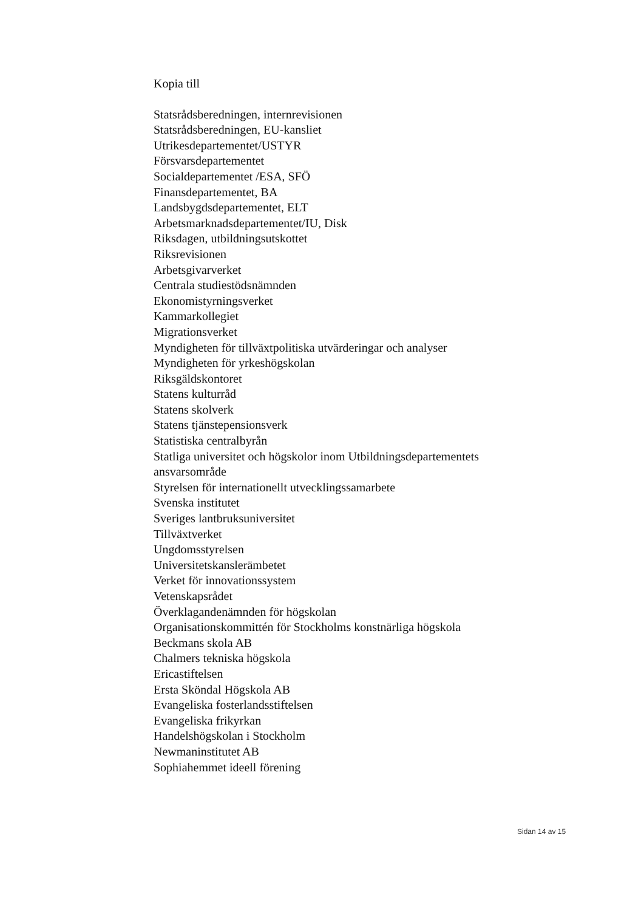Kopia till
Statsrådsberedningen, internrevisionen
Statsrådsberedningen, EU-kansliet
Utrikesdepartementet/USTYR
Försvarsdepartementet
Socialdepartementet /ESA, SFÖ
Finansdepartementet, BA
Landsbygdsdepartementet, ELT
Arbetsmarknadsdepartementet/IU, Disk
Riksdagen, utbildningsutskottet
Riksrevisionen
Arbetsgivarverket
Centrala studiestödsnämnden
Ekonomistyrningsverket
Kammarkollegiet
Migrationsverket
Myndigheten för tillväxtpolitiska utvärderingar och analyser
Myndigheten för yrkeshögskolan
Riksgäldskontoret
Statens kulturråd
Statens skolverk
Statens tjänstepensionsverk
Statistiska centralbyrån
Statliga universitet och högskolor inom Utbildningsdepartementets
ansvarsområde
Styrelsen för internationellt utvecklingssamarbete
Svenska institutet
Sveriges lantbruksuniversitet
Tillväxtverket
Ungdomsstyrelsen
Universitetskanslerämbetet
Verket för innovationssystem
Vetenskapsrådet
Överklagandenämnden för högskolan
Organisationskommittén för Stockholms konstnärliga högskola
Beckmans skola AB
Chalmers tekniska högskola
Ericastiftelsen
Ersta Sköndal Högskola AB
Evangeliska fosterlandsstiftelsen
Evangeliska frikyrkan
Handelshögskolan i Stockholm
Newmaninstitutet AB
Sophiahemmet ideell förening
Sidan 14 av 15